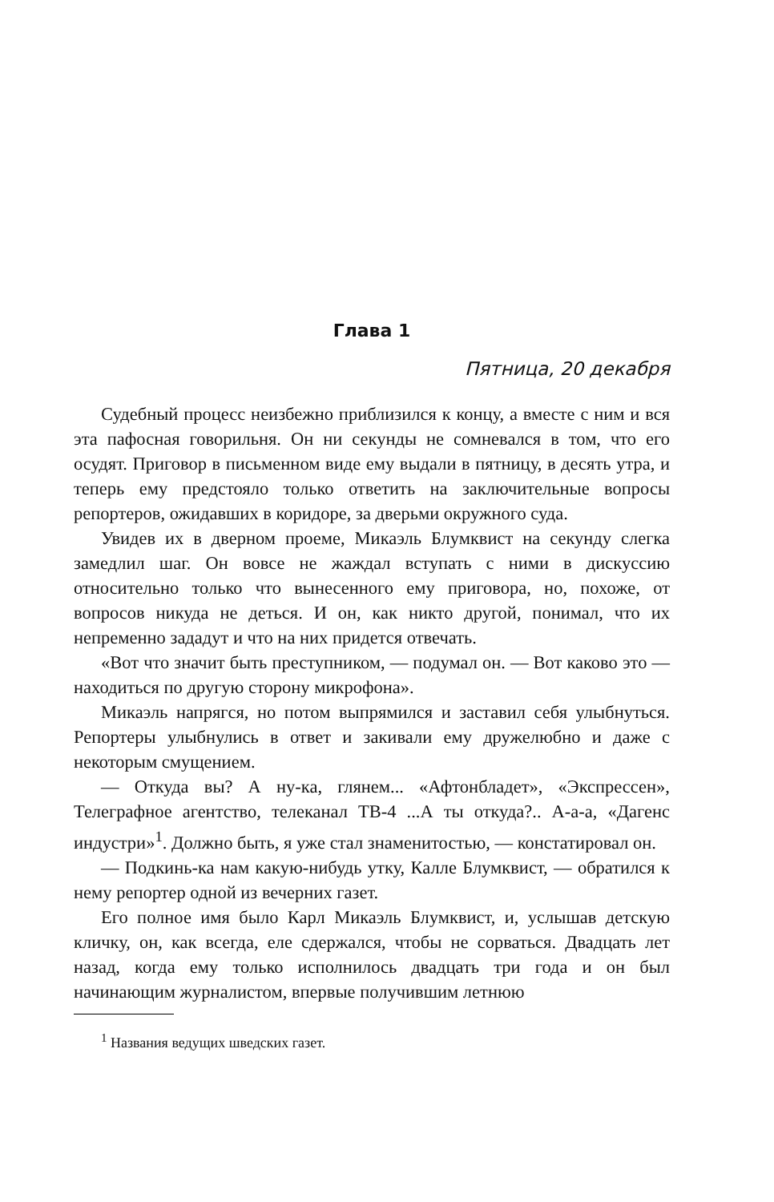Глава 1
Пятница, 20 декабря
Судебный процесс неизбежно приблизился к концу, а вместе с ним и вся эта пафосная говорильня. Он ни секунды не сомневался в том, что его осудят. Приговор в письменном виде ему выдали в пятницу, в десять утра, и теперь ему предстояло только ответить на заключительные вопросы репортеров, ожидавших в коридоре, за дверьми окружного суда.
Увидев их в дверном проеме, Микаэль Блумквист на секунду слегка замедлил шаг. Он вовсе не жаждал вступать с ними в дискуссию относительно только что вынесенного ему приговора, но, похоже, от вопросов никуда не деться. И он, как никто другой, понимал, что их непременно зададут и что на них придется отвечать.
«Вот что значит быть преступником, — подумал он. — Вот каково это — находиться по другую сторону микрофона».
Микаэль напрягся, но потом выпрямился и заставил себя улыбнуться. Репортеры улыбнулись в ответ и закивали ему дружелюбно и даже с некоторым смущением.
— Откуда вы? А ну-ка, глянем... «Афтонбладет», «Экспрессен», Телеграфное агентство, телеканал ТВ-4 ...А ты откуда?.. А-а-а, «Дагенс индустри»<sup>1</sup>. Должно быть, я уже стал знаменитостью, — констатировал он.
— Подкинь-ка нам какую-нибудь утку, Калле Блумквист, — обратился к нему репортер одной из вечерних газет.
Его полное имя было Карл Микаэль Блумквист, и, услышав детскую кличку, он, как всегда, еле сдержался, чтобы не сорваться. Двадцать лет назад, когда ему только исполнилось двадцать три года и он был начинающим журналистом, впервые получившим летнюю
<sup>1</sup> Названия ведущих шведских газет.